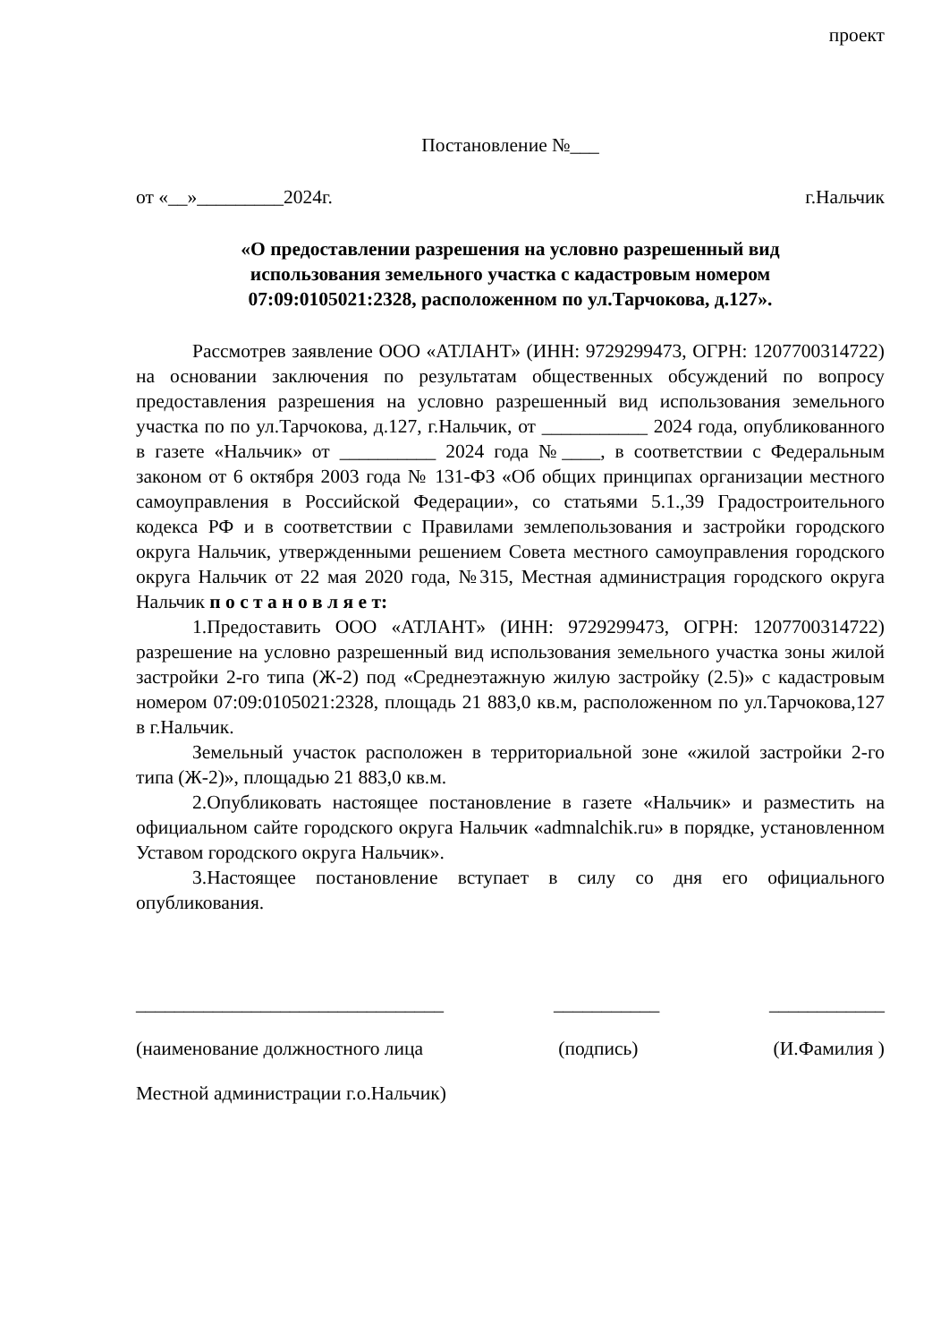проект
Постановление №___
от «__»_________2024г. г.Нальчик
«О предоставлении разрешения на условно разрешенный вид использования земельного участка с кадастровым номером 07:09:0105021:2328, расположенном по ул.Тарчокова, д.127».
Рассмотрев заявление ООО «АТЛАНТ» (ИНН: 9729299473, ОГРН: 1207700314722) на основании заключения по результатам общественных обсуждений по вопросу предоставления разрешения на условно разрешенный вид использования земельного участка по по ул.Тарчокова, д.127, г.Нальчик, от ___________ 2024 года, опубликованного в газете «Нальчик» от __________ 2024 года №____, в соответствии с Федеральным законом от 6 октября 2003 года № 131-ФЗ «Об общих принципах организации местного самоуправления в Российской Федерации», со статьями 5.1.,39 Градостроительного кодекса РФ и в соответствии с Правилами землепользования и застройки городского округа Нальчик, утвержденными решением Совета местного самоуправления городского округа Нальчик от 22 мая 2020 года, №315, Местная администрация городского округа Нальчик п о с т а н о в л я е т:
1.Предоставить ООО «АТЛАНТ» (ИНН: 9729299473, ОГРН: 1207700314722) разрешение на условно разрешенный вид использования земельного участка зоны жилой застройки 2-го типа (Ж-2) под «Среднеэтажную жилую застройку (2.5)» с кадастровым номером 07:09:0105021:2328, площадь 21 883,0 кв.м, расположенном по ул.Тарчокова,127 в г.Нальчик.
Земельный участок расположен в территориальной зоне «жилой застройки 2-го типа (Ж-2)», площадью 21 883,0 кв.м.
2.Опубликовать настоящее постановление в газете «Нальчик» и разместить на официальном сайте городского округа Нальчик «admnalchik.ru» в порядке, установленном Уставом городского округа Нальчик».
3.Настоящее постановление вступает в силу со дня его официального опубликования.
________________________________ ___________ ____________
(наименование должностного лица (подпись) (И.Фамилия )
Местной администрации г.о.Нальчик)